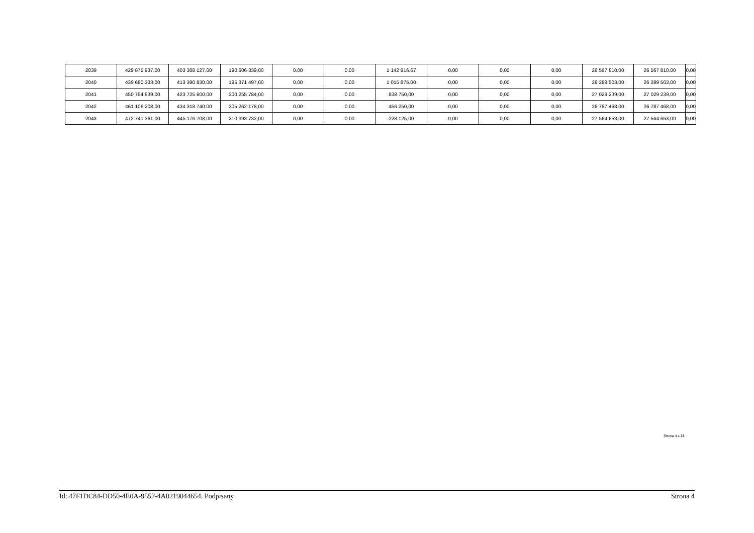| 2039 | 429 875 937,00 | 403 308 127,00 | 190 606 339,00 | 0,00 | 0,00 | 1 142 916,67 | 0,00 | 0,00 | 0,00 | 26 567 810,00 | 26 567 810,00 | 0,00 |
| 2040 | 439 680 333,00 | 413 390 830,00 | 195 371 497,00 | 0,00 | 0,00 | 1 015 875,00 | 0,00 | 0,00 | 0,00 | 26 289 503,00 | 26 289 503,00 | 0,00 |
| 2041 | 450 754 839,00 | 423 725 600,00 | 200 255 784,00 | 0,00 | 0,00 | 838 750,00 | 0,00 | 0,00 | 0,00 | 27 029 239,00 | 27 029 239,00 | 0,00 |
| 2042 | 461 106 208,00 | 434 318 740,00 | 205 262 178,00 | 0,00 | 0,00 | 456 250,00 | 0,00 | 0,00 | 0,00 | 26 787 468,00 | 26 787 468,00 | 0,00 |
| 2043 | 472 741 361,00 | 445 176 708,00 | 210 393 732,00 | 0,00 | 0,00 | 228 125,00 | 0,00 | 0,00 | 0,00 | 27 564 653,00 | 27 564 653,00 | 0,00 |
Strona 4 z 18
Id: 47F1DC84-DD50-4E0A-9557-4A0219044654. Podpisany Strona 4